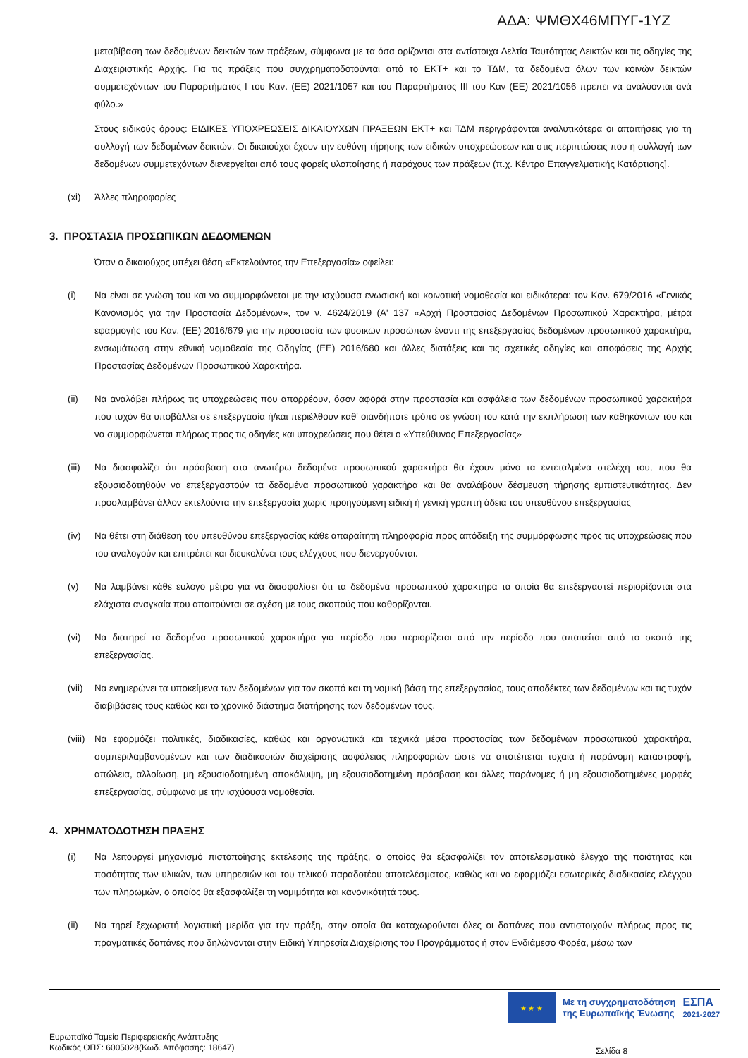ΑΔΑ: ΨΜΘΧ46ΜΠΥΓ-1ΥΖ
μεταβίβαση των δεδομένων δεικτών των πράξεων, σύμφωνα με τα όσα ορίζονται στα αντίστοιχα Δελτία Ταυτότητας Δεικτών και τις οδηγίες της Διαχειριστικής Αρχής. Για τις πράξεις που συγχρηματοδοτούνται από το ΕΚΤ+ και το ΤΔΜ, τα δεδομένα όλων των κοινών δεικτών συμμετεχόντων του Παραρτήματος I του Καν. (ΕΕ) 2021/1057 και του Παραρτήματος III του Καν (ΕΕ) 2021/1056 πρέπει να αναλύονται ανά φύλο.»
Στους ειδικούς όρους: ΕΙΔΙΚΕΣ ΥΠΟΧΡΕΩΣΕΙΣ ΔΙΚΑΙΟΥΧΩΝ ΠΡΑΞΕΩΝ ΕΚΤ+ και ΤΔΜ περιγράφονται αναλυτικότερα οι απαιτήσεις για τη συλλογή των δεδομένων δεικτών. Οι δικαιούχοι έχουν την ευθύνη τήρησης των ειδικών υποχρεώσεων και στις περιπτώσεις που η συλλογή των δεδομένων συμμετεχόντων διενεργείται από τους φορείς υλοποίησης ή παρόχους των πράξεων (π.χ. Κέντρα Επαγγελματικής Κατάρτισης].
(xi) Άλλες πληροφορίες
3. ΠΡΟΣΤΑΣΙΑ ΠΡΟΣΩΠΙΚΩΝ ΔΕΔΟΜΕΝΩΝ
Όταν ο δικαιούχος υπέχει θέση «Εκτελούντος την Επεξεργασία» οφείλει:
(i) Να είναι σε γνώση του και να συμμορφώνεται με την ισχύουσα ενωσιακή και κοινοτική νομοθεσία και ειδικότερα: τον Καν. 679/2016 «Γενικός Κανονισμός για την Προστασία Δεδομένων», τον ν. 4624/2019 (Α' 137 «Αρχή Προστασίας Δεδομένων Προσωπικού Χαρακτήρα, μέτρα εφαρμογής του Καν. (ΕΕ) 2016/679 για την προστασία των φυσικών προσώπων έναντι της επεξεργασίας δεδομένων προσωπικού χαρακτήρα, ενσωμάτωση στην εθνική νομοθεσία της Οδηγίας (ΕΕ) 2016/680 και άλλες διατάξεις και τις σχετικές οδηγίες και αποφάσεις της Αρχής Προστασίας Δεδομένων Προσωπικού Χαρακτήρα.
(ii) Να αναλάβει πλήρως τις υποχρεώσεις που απορρέουν, όσον αφορά στην προστασία και ασφάλεια των δεδομένων προσωπικού χαρακτήρα που τυχόν θα υποβάλλει σε επεξεργασία ή/και περιέλθουν καθ' οιανδήποτε τρόπο σε γνώση του κατά την εκπλήρωση των καθηκόντων του και να συμμορφώνεται πλήρως προς τις οδηγίες και υποχρεώσεις που θέτει ο «Υπεύθυνος Επεξεργασίας»
(iii) Να διασφαλίζει ότι πρόσβαση στα ανωτέρω δεδομένα προσωπικού χαρακτήρα θα έχουν μόνο τα εντεταλμένα στελέχη του, που θα εξουσιοδοτηθούν να επεξεργαστούν τα δεδομένα προσωπικού χαρακτήρα και θα αναλάβουν δέσμευση τήρησης εμπιστευτικότητας. Δεν προσλαμβάνει άλλον εκτελούντα την επεξεργασία χωρίς προηγούμενη ειδική ή γενική γραπτή άδεια του υπευθύνου επεξεργασίας
(iv) Να θέτει στη διάθεση του υπευθύνου επεξεργασίας κάθε απαραίτητη πληροφορία προς απόδειξη της συμμόρφωσης προς τις υποχρεώσεις που του αναλογούν και επιτρέπει και διευκολύνει τους ελέγχους που διενεργούνται.
(v) Να λαμβάνει κάθε εύλογο μέτρο για να διασφαλίσει ότι τα δεδομένα προσωπικού χαρακτήρα τα οποία θα επεξεργαστεί περιορίζονται στα ελάχιστα αναγκαία που απαιτούνται σε σχέση με τους σκοπούς που καθορίζονται.
(vi) Να διατηρεί τα δεδομένα προσωπικού χαρακτήρα για περίοδο που περιορίζεται από την περίοδο που απαιτείται από το σκοπό της επεξεργασίας.
(vii) Να ενημερώνει τα υποκείμενα των δεδομένων για τον σκοπό και τη νομική βάση της επεξεργασίας, τους αποδέκτες των δεδομένων και τις τυχόν διαβιβάσεις τους καθώς και το χρονικό διάστημα διατήρησης των δεδομένων τους.
(viii) Να εφαρμόζει πολιτικές, διαδικασίες, καθώς και οργανωτικά και τεχνικά μέσα προστασίας των δεδομένων προσωπικού χαρακτήρα, συμπεριλαμβανομένων και των διαδικασιών διαχείρισης ασφάλειας πληροφοριών ώστε να αποτέπεται τυχαία ή παράνομη καταστροφή, απώλεια, αλλοίωση, μη εξουσιοδοτημένη αποκάλυψη, μη εξουσιοδοτημένη πρόσβαση και άλλες παράνομες ή μη εξουσιοδοτημένες μορφές επεξεργασίας, σύμφωνα με την ισχύουσα νομοθεσία.
4. ΧΡΗΜΑΤΟΔΟΤΗΣΗ ΠΡΑΞΗΣ
(i) Να λειτουργεί μηχανισμό πιστοποίησης εκτέλεσης της πράξης, ο οποίος θα εξασφαλίζει τον αποτελεσματικό έλεγχο της ποιότητας και ποσότητας των υλικών, των υπηρεσιών και του τελικού παραδοτέου αποτελέσματος, καθώς και να εφαρμόζει εσωτερικές διαδικασίες ελέγχου των πληρωμών, ο οποίος θα εξασφαλίζει τη νομιμότητα και κανονικότητά τους.
(ii) Να τηρεί ξεχωριστή λογιστική μερίδα για την πράξη, στην οποία θα καταχωρούνται όλες οι δαπάνες που αντιστοιχούν πλήρως προς τις πραγματικές δαπάνες που δηλώνονται στην Ειδική Υπηρεσία Διαχείρισης του Προγράμματος ή στον Ενδιάμεσο Φορέα, μέσω των
★ ★ ★
Με τη συγχρηματοδότηση
της Ευρωπαϊκής Ένωσης
ΕΣΠΑ
2021-2027
Ευρωπαϊκό Ταμείο Περιφερειακής Ανάπτυξης
Κωδικός ΟΠΣ: 6005028(Κωδ. Απόφασης: 18647)
Σελίδα 8